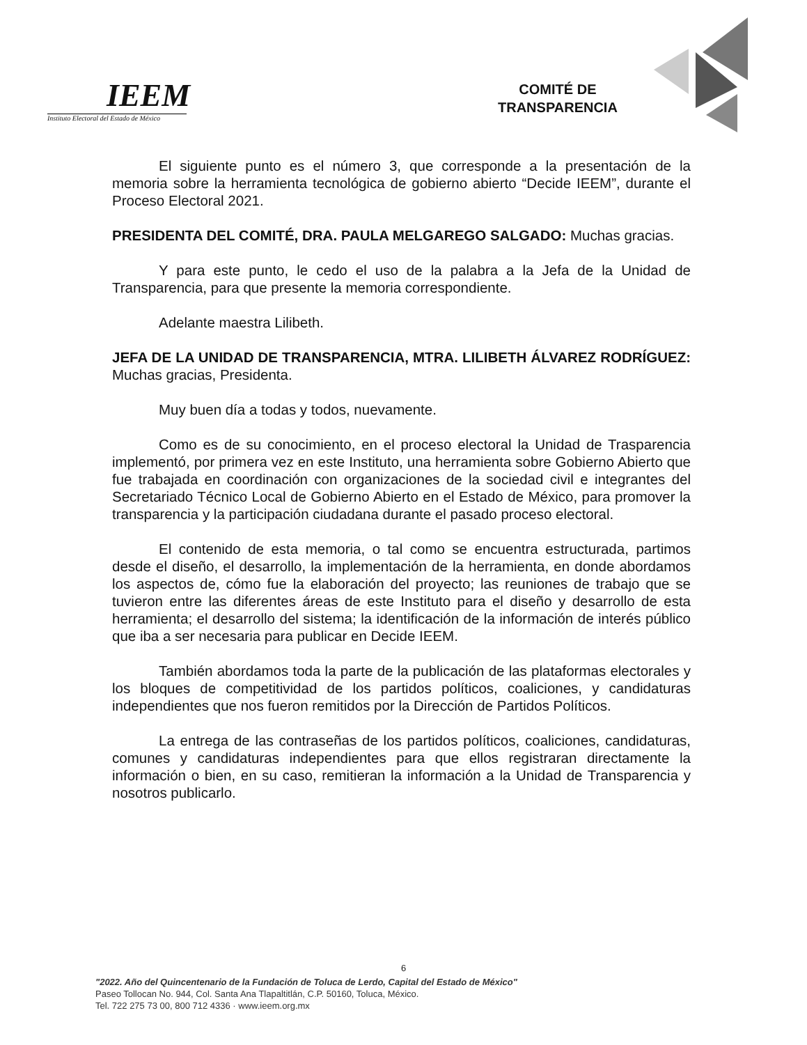IEEM
Instituto Electoral del Estado de México
COMITÉ DE
TRANSPARENCIA
El siguiente punto es el número 3, que corresponde a la presentación de la memoria sobre la herramienta tecnológica de gobierno abierto “Decide IEEM”, durante el Proceso Electoral 2021.
PRESIDENTA DEL COMITÉ, DRA. PAULA MELGAREGO SALGADO: Muchas gracias.
Y para este punto, le cedo el uso de la palabra a la Jefa de la Unidad de Transparencia, para que presente la memoria correspondiente.
Adelante maestra Lilibeth.
JEFA DE LA UNIDAD DE TRANSPARENCIA, MTRA. LILIBETH ÁLVAREZ RODRÍGUEZ: Muchas gracias, Presidenta.
Muy buen día a todas y todos, nuevamente.
Como es de su conocimiento, en el proceso electoral la Unidad de Trasparencia implementó, por primera vez en este Instituto, una herramienta sobre Gobierno Abierto que fue trabajada en coordinación con organizaciones de la sociedad civil e integrantes del Secretariado Técnico Local de Gobierno Abierto en el Estado de México, para promover la transparencia y la participación ciudadana durante el pasado proceso electoral.
El contenido de esta memoria, o tal como se encuentra estructurada, partimos desde el diseño, el desarrollo, la implementación de la herramienta, en donde abordamos los aspectos de, cómo fue la elaboración del proyecto; las reuniones de trabajo que se tuvieron entre las diferentes áreas de este Instituto para el diseño y desarrollo de esta herramienta; el desarrollo del sistema; la identificación de la información de interés público que iba a ser necesaria para publicar en Decide IEEM.
También abordamos toda la parte de la publicación de las plataformas electorales y los bloques de competitividad de los partidos políticos, coaliciones, y candidaturas independientes que nos fueron remitidos por la Dirección de Partidos Políticos.
La entrega de las contraseñas de los partidos políticos, coaliciones, candidaturas, comunes y candidaturas independientes para que ellos registraran directamente la información o bien, en su caso, remitieran la información a la Unidad de Transparencia y nosotros publicarlo.
6
"2022. Año del Quincentenario de la Fundación de Toluca de Lerdo, Capital del Estado de México"
Paseo Tollocan No. 944, Col. Santa Ana Tlapaltitlán, C.P. 50160, Toluca, México.
Tel. 722 275 73 00, 800 712 4336 · www.ieem.org.mx